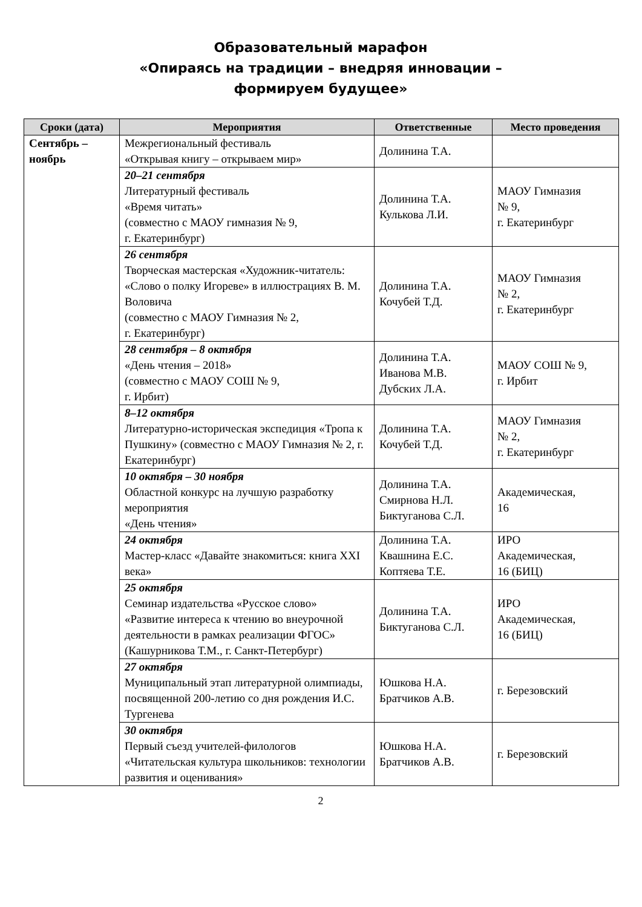Образовательный марафон
«Опираясь на традиции – внедряя инновации –
формируем будущее»
| Сроки (дата) | Мероприятия | Ответственные | Место проведения |
| --- | --- | --- | --- |
| Сентябрь – ноябрь | Межрегиональный фестиваль «Открывая книгу – открываем мир» | Долинина Т.А. | |
| | 20–21 сентября Литературный фестиваль «Время читать» (совместно с МАОУ гимназия № 9, г. Екатеринбург) | Долинина Т.А. Кулькова Л.И. | МАОУ Гимназия № 9, г. Екатеринбург |
| | 26 сентября Творческая мастерская «Художник-читатель: «Слово о полку Игореве» в иллюстрациях В. М. Воловича (совместно с МАОУ Гимназия № 2, г. Екатеринбург) | Долинина Т.А. Кочубей Т.Д. | МАОУ Гимназия № 2, г. Екатеринбург |
| | 28 сентября – 8 октября «День чтения – 2018» (совместно с МАОУ СОШ № 9, г. Ирбит) | Долинина Т.А. Иванова М.В. Дубских Л.А. | МАОУ СОШ № 9, г. Ирбит |
| | 8–12 октября Литературно-историческая экспедиция «Тропа к Пушкину» (совместно с МАОУ Гимназия № 2, г. Екатеринбург) | Долинина Т.А. Кочубей Т.Д. | МАОУ Гимназия № 2, г. Екатеринбург |
| | 10 октября – 30 ноября Областной конкурс на лучшую разработку мероприятия «День чтения» | Долинина Т.А. Смирнова Н.Л. Биктуганова С.Л. | Академическая, 16 |
| | 24 октября Мастер-класс «Давайте знакомиться: книга XXI века» | Долинина Т.А. Квашнина Е.С. Коптяева Т.Е. | ИРО Академическая, 16 (БИЦ) |
| | 25 октября Семинар издательства «Русское слово» «Развитие интереса к чтению во внеурочной деятельности в рамках реализации ФГОС» (Кашурникова Т.М., г. Санкт-Петербург) | Долинина Т.А. Биктуганова С.Л. | ИРО Академическая, 16 (БИЦ) |
| | 27 октября Муниципальный этап литературной олимпиады, посвященной 200-летию со дня рождения И.С. Тургенева | Юшкова Н.А. Братчиков А.В. | г. Березовский |
| | 30 октября Первый съезд учителей-филологов «Читательская культура школьников: технологии развития и оценивания» | Юшкова Н.А. Братчиков А.В. | г. Березовский |
2